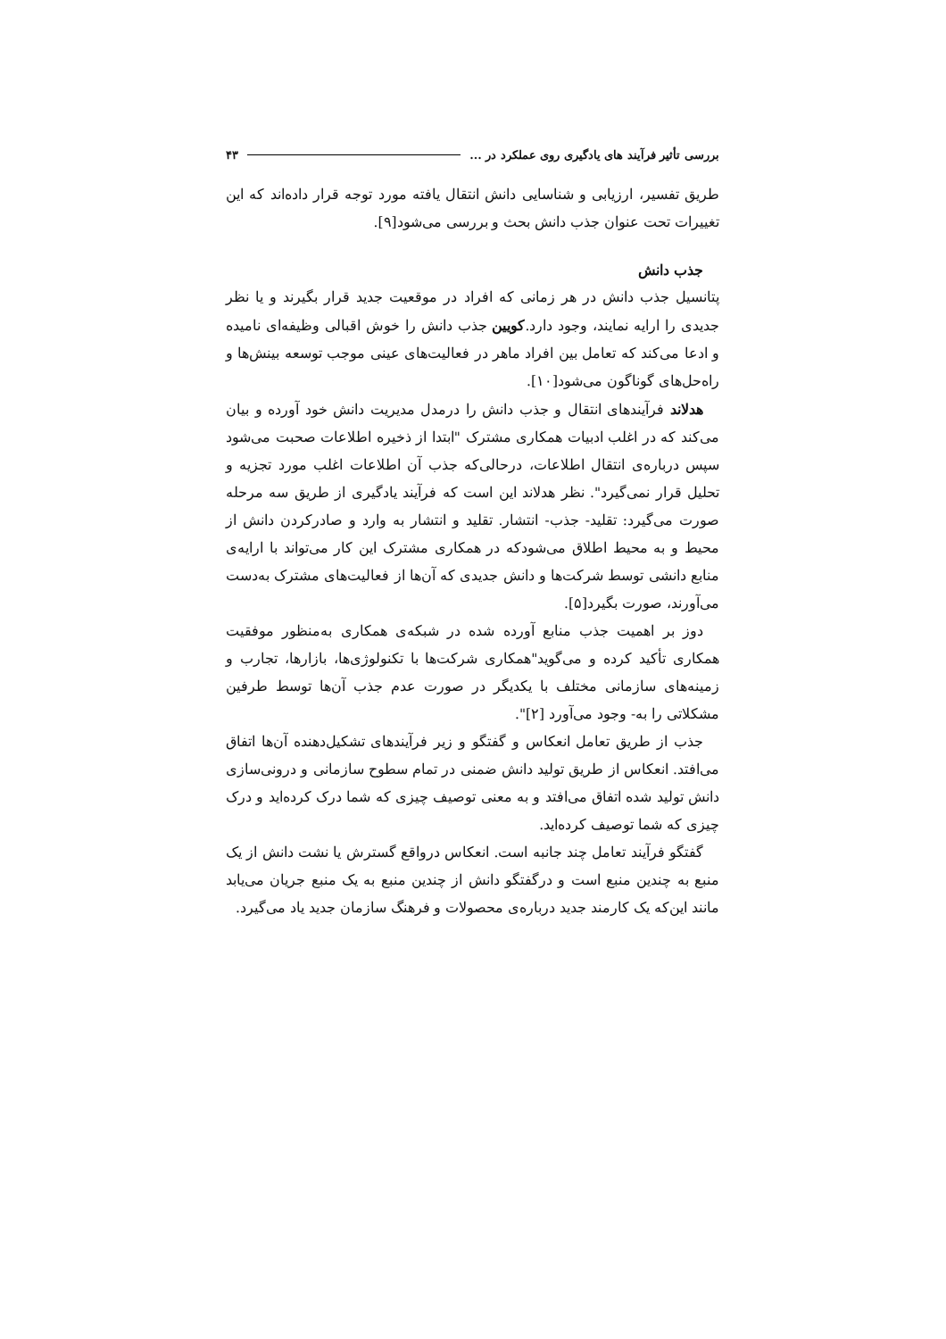بررسی تأثیر فرآیند های یادگیری روی عملکرد در ... ۴۳
طریق تفسیر، ارزیابی و شناسایی دانش انتقال یافته مورد توجه قرار داده‌اند که این تغییرات تحت عنوان جذب دانش بحث و بررسی می‌شود[۹].
جذب دانش
پتانسیل جذب دانش در هر زمانی که افراد در موقعیت جدید قرار بگیرند و یا نظر جدیدی را ارایه نمایند، وجود دارد.کویین جذب دانش را خوش اقبالی وظیفه‌ای نامیده و ادعا می‌کند که تعامل بین افراد ماهر در فعالیت‌های عینی موجب توسعه بینش‌ها و راه‌حل‌های گوناگون می‌شود[۱۰].
هدلاند فرآیندهای انتقال و جذب دانش را درمدل مدیریت دانش خود آورده و بیان می‌کند که در اغلب ادبیات همکاری مشترک "ابتدا از ذخیره اطلاعات صحبت می‌شود سپس درباره‌ی انتقال اطلاعات، درحالی‌که جذب آن اطلاعات اغلب مورد تجزیه و تحلیل قرار نمی‌گیرد". نظر هدلاند این است که فرآیند یادگیری از طریق سه مرحله صورت می‌گیرد: تقلید- جذب- انتشار. تقلید و انتشار به وارد و صادرکردن دانش از محیط و به محیط اطلاق می‌شودکه در همکاری مشترک این کار می‌تواند با ارایه‌ی منابع دانشی توسط شرکت‌ها و دانش جدیدی که آن‌ها از فعالیت‌های مشترک به‌دست می‌آورند، صورت بگیرد[۵].
دوز بر اهمیت جذب منابع آورده شده در شبکه‌ی همکاری به‌منظور موفقیت همکاری تأکید کرده و می‌گوید"همکاری شرکت‌ها با تکنولوژی‌ها، بازارها، تجارب و زمینه‌های سازمانی مختلف با یکدیگر در صورت عدم جذب آن‌ها توسط طرفین مشکلاتی را به- وجود می‌آورد [۲]".
جذب از طریق تعامل انعکاس و گفتگو و زیر فرآیندهای تشکیل‌دهنده آن‌ها اتفاق می‌افتد. انعکاس از طریق تولید دانش ضمنی در تمام سطوح سازمانی و درونی‌سازی دانش تولید شده اتفاق می‌افتد و به معنی توصیف چیزی که شما درک کرده‌اید و درک چیزی که شما توصیف کرده‌اید.
گفتگو فرآیند تعامل چند جانبه است. انعکاس درواقع گسترش یا نشت دانش از یک منبع به چندین منبع است و درگفتگو دانش از چندین منبع به یک منبع جریان می‌یابد مانند این‌که یک کارمند جدید درباره‌ی محصولات و فرهنگ سازمان جدید یاد می‌گیرد.